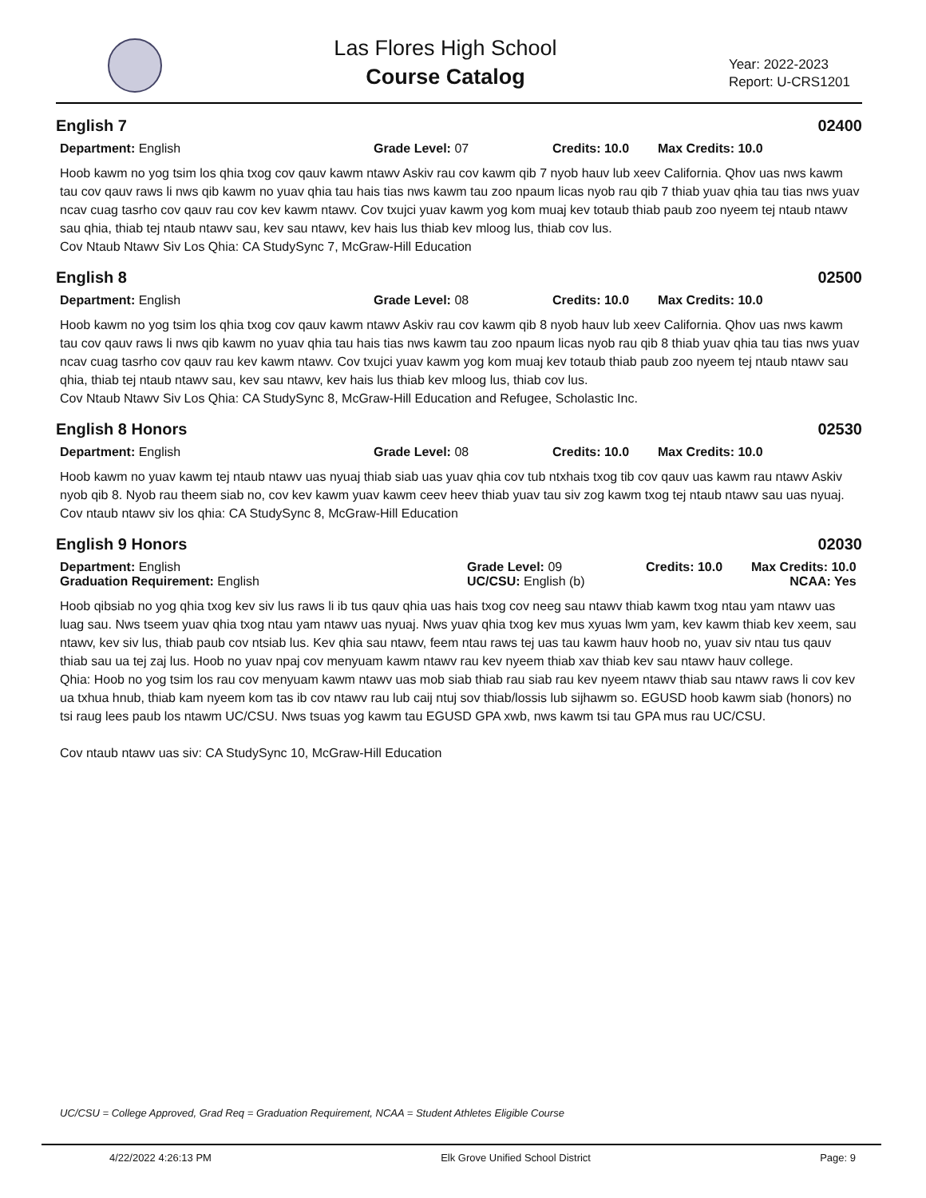Las Flores High School
Course Catalog
Year: 2022-2023
Report: U-CRS1201
English 7 02400
Department: English Grade Level: 07 Credits: 10.0 Max Credits: 10.0
Hoob kawm no yog tsim los qhia txog cov qauv kawm ntawv Askiv rau cov kawm qib 7 nyob hauv lub xeev California. Qhov uas nws kawm tau cov qauv raws li nws qib kawm no yuav qhia tau hais tias nws kawm tau zoo npaum licas nyob rau qib 7 thiab yuav qhia tau tias nws yuav ncav cuag tasrho cov qauv rau cov kev kawm ntawv. Cov txujci yuav kawm yog kom muaj kev totaub thiab paub zoo nyeem tej ntaub ntawv sau qhia, thiab tej ntaub ntawv sau, kev sau ntawv, kev hais lus thiab kev mloog lus, thiab cov lus.
Cov Ntaub Ntawv Siv Los Qhia: CA StudySync 7, McGraw-Hill Education
English 8 02500
Department: English Grade Level: 08 Credits: 10.0 Max Credits: 10.0
Hoob kawm no yog tsim los qhia txog cov qauv kawm ntawv Askiv rau cov kawm qib 8 nyob hauv lub xeev California. Qhov uas nws kawm tau cov qauv raws li nws qib kawm no yuav qhia tau hais tias nws kawm tau zoo npaum licas nyob rau qib 8 thiab yuav qhia tau tias nws yuav ncav cuag tasrho cov qauv rau kev kawm ntawv. Cov txujci yuav kawm yog kom muaj kev totaub thiab paub zoo nyeem tej ntaub ntawv sau qhia, thiab tej ntaub ntawv sau, kev sau ntawv, kev hais lus thiab kev mloog lus, thiab cov lus.
Cov Ntaub Ntawv Siv Los Qhia: CA StudySync 8, McGraw-Hill Education and Refugee, Scholastic Inc.
English 8 Honors 02530
Department: English Grade Level: 08 Credits: 10.0 Max Credits: 10.0
Hoob kawm no yuav kawm tej ntaub ntawv uas nyuaj thiab siab uas yuav qhia cov tub ntxhais txog tib cov qauv uas kawm rau ntawv Askiv nyob qib 8. Nyob rau theem siab no, cov kev kawm yuav kawm ceev heev thiab yuav tau siv zog kawm txog tej ntaub ntawv sau uas nyuaj.
Cov ntaub ntawv siv los qhia: CA StudySync 8, McGraw-Hill Education
English 9 Honors 02030
Department: English
Graduation Requirement: English
Grade Level: 09
UC/CSU: English (b)
Credits: 10.0 Max Credits: 10.0
NCAA: Yes
Hoob qibsiab no yog qhia txog kev siv lus raws li ib tus qauv qhia uas hais txog cov neeg sau ntawv thiab kawm txog ntau yam ntawv uas luag sau. Nws tseem yuav qhia txog ntau yam ntawv uas nyuaj. Nws yuav qhia txog kev mus xyuas lwm yam, kev kawm thiab kev xeem, sau ntawv, kev siv lus, thiab paub cov ntsiab lus. Kev qhia sau ntawv, feem ntau raws tej uas tau kawm hauv hoob no, yuav siv ntau tus qauv thiab sau ua tej zaj lus. Hoob no yuav npaj cov menyuam kawm ntawv rau kev nyeem thiab xav thiab kev sau ntawv hauv college.
Qhia: Hoob no yog tsim los rau cov menyuam kawm ntawv uas mob siab thiab rau siab rau kev nyeem ntawv thiab sau ntawv raws li cov kev ua txhua hnub, thiab kam nyeem kom tas ib cov ntawv rau lub caij ntuj sov thiab/lossis lub sijhawm so. EGUSD hoob kawm siab (honors) no tsi raug lees paub los ntawm UC/CSU. Nws tsuas yog kawm tau EGUSD GPA xwb, nws kawm tsi tau GPA mus rau UC/CSU.
Cov ntaub ntawv uas siv: CA StudySync 10, McGraw-Hill Education
UC/CSU = College Approved, Grad Req = Graduation Requirement, NCAA = Student Athletes Eligible Course
4/22/2022 4:26:13 PM Elk Grove Unified School District Page: 9